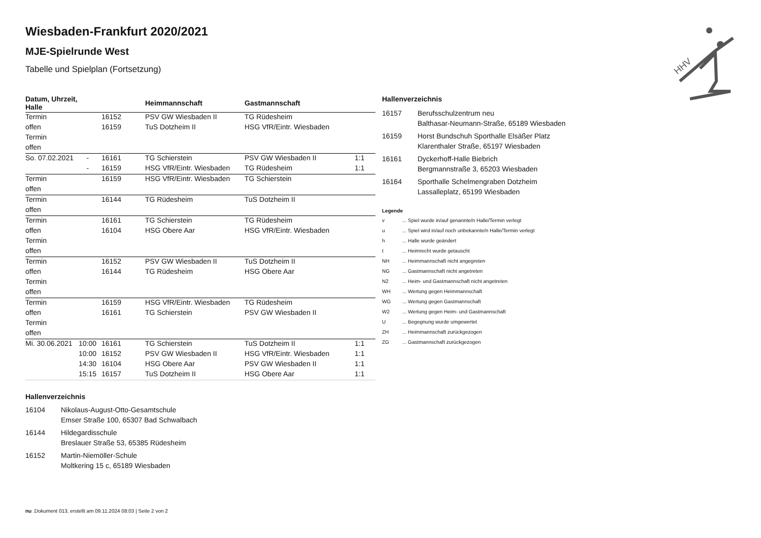HHV
Wiesbaden-Frankfurt 2020/2021
MJE-Spielrunde West
Tabelle und Spielplan (Fortsetzung)
| Datum, Uhrzeit, Halle | | | Heimmannschaft | Gastmannschaft | |
| --- | --- | --- | --- | --- | --- |
| Termin | | 16152 | PSV GW Wiesbaden II | TG Rüdesheim | |
| offen | | 16159 | TuS Dotzheim II | HSG VfR/Eintr. Wiesbaden | |
| Termin | | | | | |
| offen | | | | | |
| So. 07.02.2021 | - | 16161 | TG Schierstein | PSV GW Wiesbaden II | 1:1 |
| | - | 16159 | HSG VfR/Eintr. Wiesbaden | TG Rüdesheim | 1:1 |
| Termin | | 16159 | HSG VfR/Eintr. Wiesbaden | TG Schierstein | |
| offen | | | | | |
| Termin | | 16144 | TG Rüdesheim | TuS Dotzheim II | |
| offen | | | | | |
| Termin | | 16161 | TG Schierstein | TG Rüdesheim | |
| offen | | 16104 | HSG Obere Aar | HSG VfR/Eintr. Wiesbaden | |
| Termin | | | | | |
| offen | | | | | |
| Termin | | 16152 | PSV GW Wiesbaden II | TuS Dotzheim II | |
| offen | | 16144 | TG Rüdesheim | HSG Obere Aar | |
| Termin | | | | | |
| offen | | | | | |
| Termin | | 16159 | HSG VfR/Eintr. Wiesbaden | TG Rüdesheim | |
| offen | | 16161 | TG Schierstein | PSV GW Wiesbaden II | |
| Termin | | | | | |
| offen | | | | | |
| Mi. 30.06.2021 | 10:00 | 16161 | TG Schierstein | TuS Dotzheim II | 1:1 |
| | 10:00 | 16152 | PSV GW Wiesbaden II | HSG VfR/Eintr. Wiesbaden | 1:1 |
| | 14:30 | 16104 | HSG Obere Aar | PSV GW Wiesbaden II | 1:1 |
| | 15:15 | 16157 | TuS Dotzheim II | HSG Obere Aar | 1:1 |
Hallenverzeichnis
16104 Nikolaus-August-Otto-Gesamtschule
Emser Straße 100, 65307 Bad Schwalbach
16144 Hildegardisschule
Breslauer Straße 53, 65385 Rüdesheim
16152 Martin-Niemöller-Schule
Moltkering 15 c, 65189 Wiesbaden
Hallenverzeichnis
16157 Berufsschulzentrum neu
Balthasar-Neumann-Straße, 65189 Wiesbaden
16159 Horst Bundschuh Sporthalle Elsäßer Platz
Klarenthaler Straße, 65197 Wiesbaden
16161 Dyckerhoff-Halle Biebrich
Bergmannstraße 3, 65203 Wiesbaden
16164 Sporthalle Schelmengraben Dotzheim
Lassalleplatz, 65199 Wiesbaden
Legende
v... Spiel wurde in/auf genannte/n Halle/Termin verlegt
u... Spiel wird in/auf noch unbekannte/n Halle/Termin verlegt
h... Halle wurde geändert
t... Heimrecht wurde getauscht
NH... Heimmannschaft nicht angegreten
NG... Gastmannschaft nicht angetreten
N2... Heim- und Gastmannschaft nicht angetreten
WH... Wertung gegen Heimmannschaft
WG... Wertung gegen Gastmannschaft
W2... Wertung gegen Heim- und Gastmannschaft
U... Begegnung wurde umgewertet
ZH... Heimmannschaft zurückgezogen
ZG... Gastmannschaft zurückgezogen
nu .Dokument 013, erstellt am 09.11.2024 08:03 | Seite 2 von 2